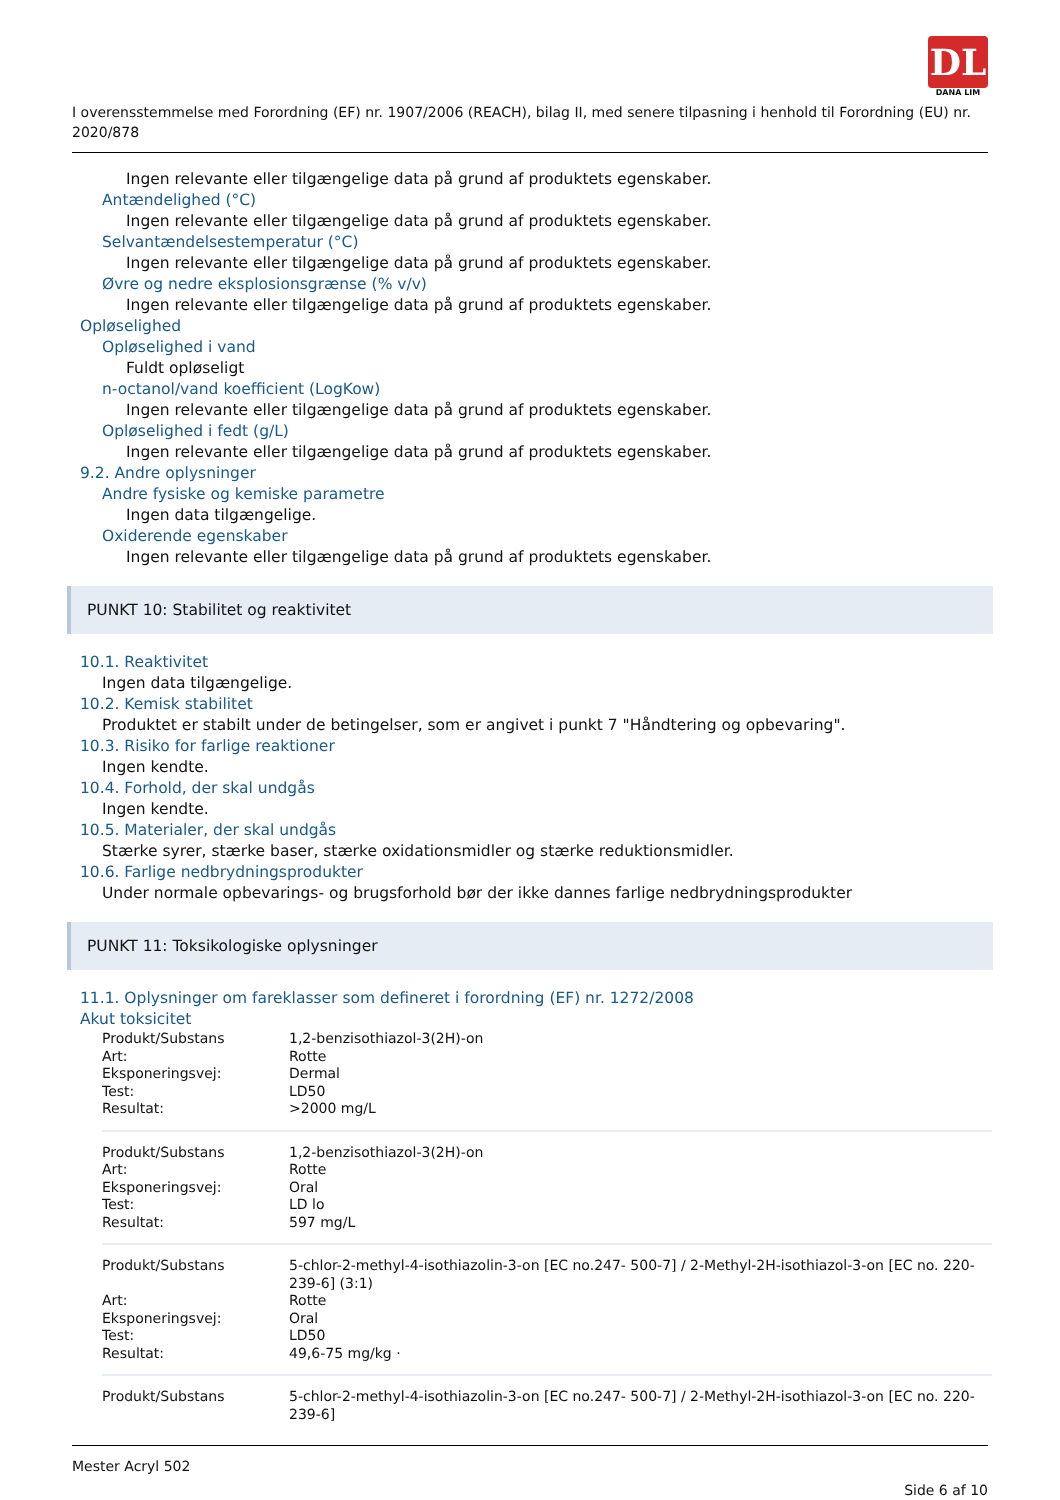DL
DANA LIM
I overensstemmelse med Forordning (EF) nr. 1907/2006 (REACH), bilag II, med senere tilpasning i henhold til Forordning (EU) nr. 2020/878
Ingen relevante eller tilgængelige data på grund af produktets egenskaber.
Antændelighed (°C)
Ingen relevante eller tilgængelige data på grund af produktets egenskaber.
Selvantændelsestemperatur (°C)
Ingen relevante eller tilgængelige data på grund af produktets egenskaber.
Øvre og nedre eksplosionsgrænse (% v/v)
Ingen relevante eller tilgængelige data på grund af produktets egenskaber.
Opløselighed
Opløselighed i vand
Fuldt opløseligt
n-octanol/vand koefficient (LogKow)
Ingen relevante eller tilgængelige data på grund af produktets egenskaber.
Opløselighed i fedt (g/L)
Ingen relevante eller tilgængelige data på grund af produktets egenskaber.
9.2. Andre oplysninger
Andre fysiske og kemiske parametre
Ingen data tilgængelige.
Oxiderende egenskaber
Ingen relevante eller tilgængelige data på grund af produktets egenskaber.
PUNKT 10: Stabilitet og reaktivitet
10.1. Reaktivitet
Ingen data tilgængelige.
10.2. Kemisk stabilitet
Produktet er stabilt under de betingelser, som er angivet i punkt 7 "Håndtering og opbevaring".
10.3. Risiko for farlige reaktioner
Ingen kendte.
10.4. Forhold, der skal undgås
Ingen kendte.
10.5. Materialer, der skal undgås
Stærke syrer, stærke baser, stærke oxidationsmidler og stærke reduktionsmidler.
10.6. Farlige nedbrydningsprodukter
Under normale opbevarings- og brugsforhold bør der ikke dannes farlige nedbrydningsprodukter
PUNKT 11: Toksikologiske oplysninger
11.1. Oplysninger om fareklasser som defineret i forordning (EF) nr. 1272/2008
Akut toksicitet
| Produkt/Substans | 1,2-benzisothiazol-3(2H)-on |
| Art: | Rotte |
| Eksponeringsvej: | Dermal |
| Test: | LD50 |
| Resultat: | >2000 mg/L |
| Produkt/Substans | 1,2-benzisothiazol-3(2H)-on |
| Art: | Rotte |
| Eksponeringsvej: | Oral |
| Test: | LD lo |
| Resultat: | 597 mg/L |
| Produkt/Substans | 5-chlor-2-methyl-4-isothiazolin-3-on [EC no.247- 500-7] / 2-Methyl-2H-isothiazol-3-on [EC no. 220-239-6] (3:1) |
| Art: | Rotte |
| Eksponeringsvej: | Oral |
| Test: | LD50 |
| Resultat: | 49,6-75 mg/kg · |
| Produkt/Substans | 5-chlor-2-methyl-4-isothiazolin-3-on [EC no.247- 500-7] / 2-Methyl-2H-isothiazol-3-on [EC no. 220-239-6] |
Mester Acryl 502
Side 6 af 10